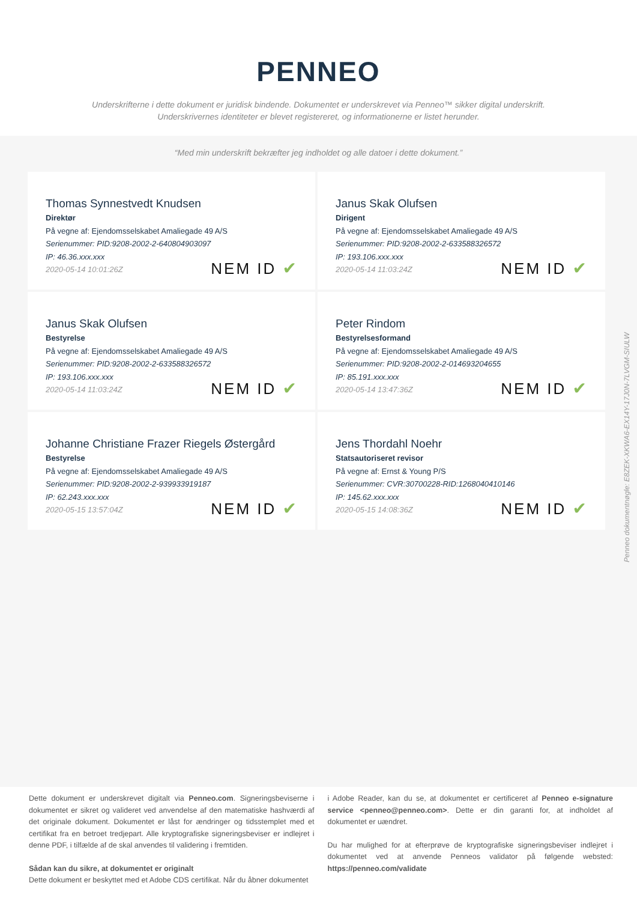PENNEO
Underskrifterne i dette dokument er juridisk bindende. Dokumentet er underskrevet via Penneo™ sikker digital underskrift.
Underskrivernes identiteter er blevet registereret, og informationerne er listet herunder.
“Med min underskrift bekræfter jeg indholdet og alle datoer i dette dokument.”
Thomas Synnestvedt Knudsen
Direktør
På vegne af: Ejendomsselskabet Amaliegade 49 A/S
Serienummer: PID:9208-2002-2-640804903097
IP: 46.36.xxx.xxx
2020-05-14 10:01:26Z
NEM ID ✔
Janus Skak Olufsen
Dirigent
På vegne af: Ejendomsselskabet Amaliegade 49 A/S
Serienummer: PID:9208-2002-2-633588326572
IP: 193.106.xxx.xxx
2020-05-14 11:03:24Z
NEM ID ✔
Janus Skak Olufsen
Bestyrelse
På vegne af: Ejendomsselskabet Amaliegade 49 A/S
Serienummer: PID:9208-2002-2-633588326572
IP: 193.106.xxx.xxx
2020-05-14 11:03:24Z
NEM ID ✔
Peter Rindom
Bestyrelsesformand
På vegne af: Ejendomsselskabet Amaliegade 49 A/S
Serienummer: PID:9208-2002-2-014693204655
IP: 85.191.xxx.xxx
2020-05-14 13:47:36Z
NEM ID ✔
Johanne Christiane Frazer Riegels Østergård
Bestyrelse
På vegne af: Ejendomsselskabet Amaliegade 49 A/S
Serienummer: PID:9208-2002-2-939933919187
IP: 62.243.xxx.xxx
2020-05-15 13:57:04Z
NEM ID ✔
Jens Thordahl Noehr
Statsautoriseret revisor
På vegne af: Ernst & Young P/S
Serienummer: CVR:30700228-RID:1268040410146
IP: 145.62.xxx.xxx
2020-05-15 14:08:36Z
NEM ID ✔
Penneo dokumentnøgle: E8ZEK-XKWA6-EX14Y-17J0N-7LVGM-SIULW
Dette dokument er underskrevet digitalt via Penneo.com. Signeringsbeviserne i dokumentet er sikret og valideret ved anvendelse af den matematiske hashværdi af det originale dokument. Dokumentet er låst for ændringer og tidsstemplet med et certifikat fra en betroet tredjepart. Alle kryptografiske signeringsbeviser er indlejret i denne PDF, i tilfælde af de skal anvendes til validering i fremtiden.
Sådan kan du sikre, at dokumentet er originalt
Dette dokument er beskyttet med et Adobe CDS certifikat. Når du åbner dokumentet
i Adobe Reader, kan du se, at dokumentet er certificeret af Penneo e-signature service <penneo@penneo.com>. Dette er din garanti for, at indholdet af dokumentet er uændret.
Du har mulighed for at efterprøve de kryptografiske signeringsbeviser indlejret i dokumentet ved at anvende Penneos validator på følgende websted: https://penneo.com/validate